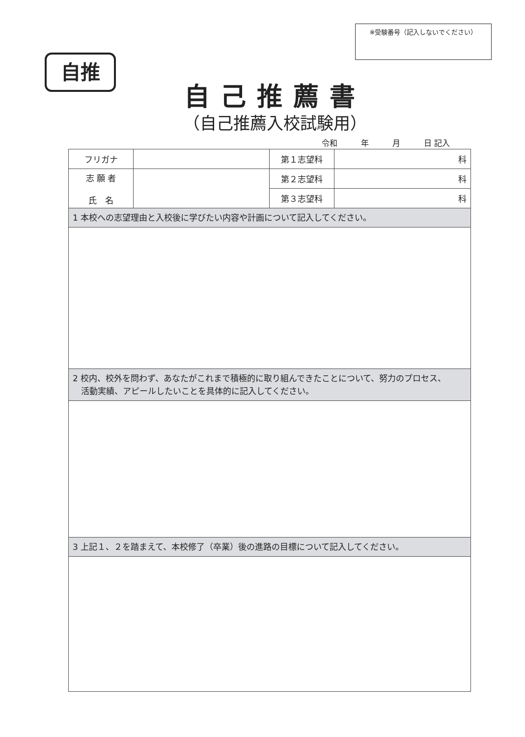※受験番号（記入しないでください）
自推
自己推薦書
（自己推薦入校試験用）
令和　　　年　　　月　　　日 記入
| フリガナ | | 第１志望科 | 科 |
| 志 願 者 氏 名 | | 第２志望科 | 科 |
| | | 第３志望科 | 科 |
| 1 本校への志望理由と入校後に学びたい内容や計画について記入してください。 | | | |
| 2 校内、校外を問わず、あなたがこれまで積極的に取り組んできたことについて、努力のプロセス、 活動実績、アピールしたいことを具体的に記入してください。 | | | |
| 3 上記１、２を踏まえて、本校修了（卒業）後の進路の目標について記入してください。 | | | |